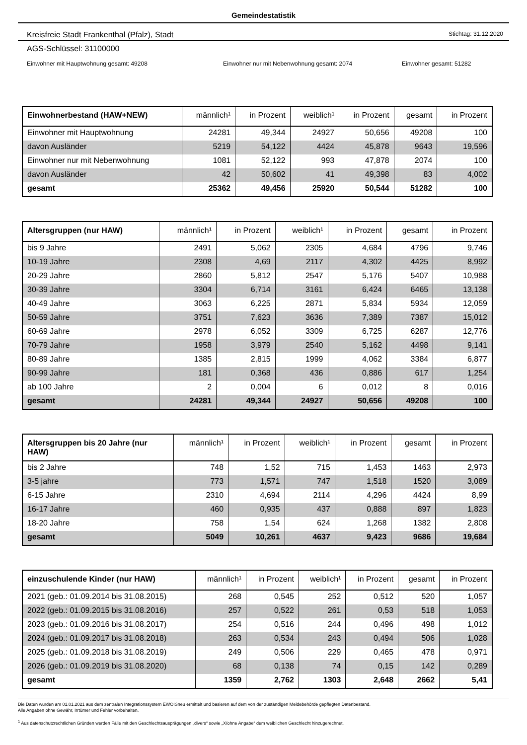Gemeindestatistik
Kreisfreie Stadt Frankenthal (Pfalz), Stadt Stichtag: 31.12.2020
AGS-Schlüssel: 31100000
Einwohner mit Hauptwohnung gesamt: 49208 Einwohner nur mit Nebenwohnung gesamt: 2074 Einwohner gesamt: 51282
| Einwohnerbestand (HAW+NEW) | männlich¹ | in Prozent | weiblich¹ | in Prozent | gesamt | in Prozent |
| --- | --- | --- | --- | --- | --- | --- |
| Einwohner mit Hauptwohnung | 24281 | 49,344 | 24927 | 50,656 | 49208 | 100 |
| davon Ausländer | 5219 | 54,122 | 4424 | 45,878 | 9643 | 19,596 |
| Einwohner nur mit Nebenwohnung | 1081 | 52,122 | 993 | 47,878 | 2074 | 100 |
| davon Ausländer | 42 | 50,602 | 41 | 49,398 | 83 | 4,002 |
| gesamt | 25362 | 49,456 | 25920 | 50,544 | 51282 | 100 |
| Altersgruppen (nur HAW) | männlich¹ | in Prozent | weiblich¹ | in Prozent | gesamt | in Prozent |
| --- | --- | --- | --- | --- | --- | --- |
| bis 9 Jahre | 2491 | 5,062 | 2305 | 4,684 | 4796 | 9,746 |
| 10-19 Jahre | 2308 | 4,69 | 2117 | 4,302 | 4425 | 8,992 |
| 20-29 Jahre | 2860 | 5,812 | 2547 | 5,176 | 5407 | 10,988 |
| 30-39 Jahre | 3304 | 6,714 | 3161 | 6,424 | 6465 | 13,138 |
| 40-49 Jahre | 3063 | 6,225 | 2871 | 5,834 | 5934 | 12,059 |
| 50-59 Jahre | 3751 | 7,623 | 3636 | 7,389 | 7387 | 15,012 |
| 60-69 Jahre | 2978 | 6,052 | 3309 | 6,725 | 6287 | 12,776 |
| 70-79 Jahre | 1958 | 3,979 | 2540 | 5,162 | 4498 | 9,141 |
| 80-89 Jahre | 1385 | 2,815 | 1999 | 4,062 | 3384 | 6,877 |
| 90-99 Jahre | 181 | 0,368 | 436 | 0,886 | 617 | 1,254 |
| ab 100 Jahre | 2 | 0,004 | 6 | 0,012 | 8 | 0,016 |
| gesamt | 24281 | 49,344 | 24927 | 50,656 | 49208 | 100 |
| Altersgruppen bis 20 Jahre (nur HAW) | männlich¹ | in Prozent | weiblich¹ | in Prozent | gesamt | in Prozent |
| --- | --- | --- | --- | --- | --- | --- |
| bis 2 Jahre | 748 | 1,52 | 715 | 1,453 | 1463 | 2,973 |
| 3-5 jahre | 773 | 1,571 | 747 | 1,518 | 1520 | 3,089 |
| 6-15 Jahre | 2310 | 4,694 | 2114 | 4,296 | 4424 | 8,99 |
| 16-17 Jahre | 460 | 0,935 | 437 | 0,888 | 897 | 1,823 |
| 18-20 Jahre | 758 | 1,54 | 624 | 1,268 | 1382 | 2,808 |
| gesamt | 5049 | 10,261 | 4637 | 9,423 | 9686 | 19,684 |
| einzuschulende Kinder (nur HAW) | männlich¹ | in Prozent | weiblich¹ | in Prozent | gesamt | in Prozent |
| --- | --- | --- | --- | --- | --- | --- |
| 2021 (geb.: 01.09.2014 bis 31.08.2015) | 268 | 0,545 | 252 | 0,512 | 520 | 1,057 |
| 2022 (geb.: 01.09.2015 bis 31.08.2016) | 257 | 0,522 | 261 | 0,53 | 518 | 1,053 |
| 2023 (geb.: 01.09.2016 bis 31.08.2017) | 254 | 0,516 | 244 | 0,496 | 498 | 1,012 |
| 2024 (geb.: 01.09.2017 bis 31.08.2018) | 263 | 0,534 | 243 | 0,494 | 506 | 1,028 |
| 2025 (geb.: 01.09.2018 bis 31.08.2019) | 249 | 0,506 | 229 | 0,465 | 478 | 0,971 |
| 2026 (geb.: 01.09.2019 bis 31.08.2020) | 68 | 0,138 | 74 | 0,15 | 142 | 0,289 |
| gesamt | 1359 | 2,762 | 1303 | 2,648 | 2662 | 5,41 |
Die Daten wurden am 01.01.2021 aus dem zentralen Integrationssystem EWOISneu ermittelt und basieren auf dem von der zuständigen Meldebehörde gepflegten Datenbestand.
Alle Angaben ohne Gewähr, Irrtümer und Fehler vorbehalten.
<sup>1</sup> Aus datenschutzrechtlichen Gründen werden Fälle mit den Geschlechtsausprägungen „divers“ sowie „X/ohne Angabe“ dem weiblichen Geschlecht hinzugerechnet.